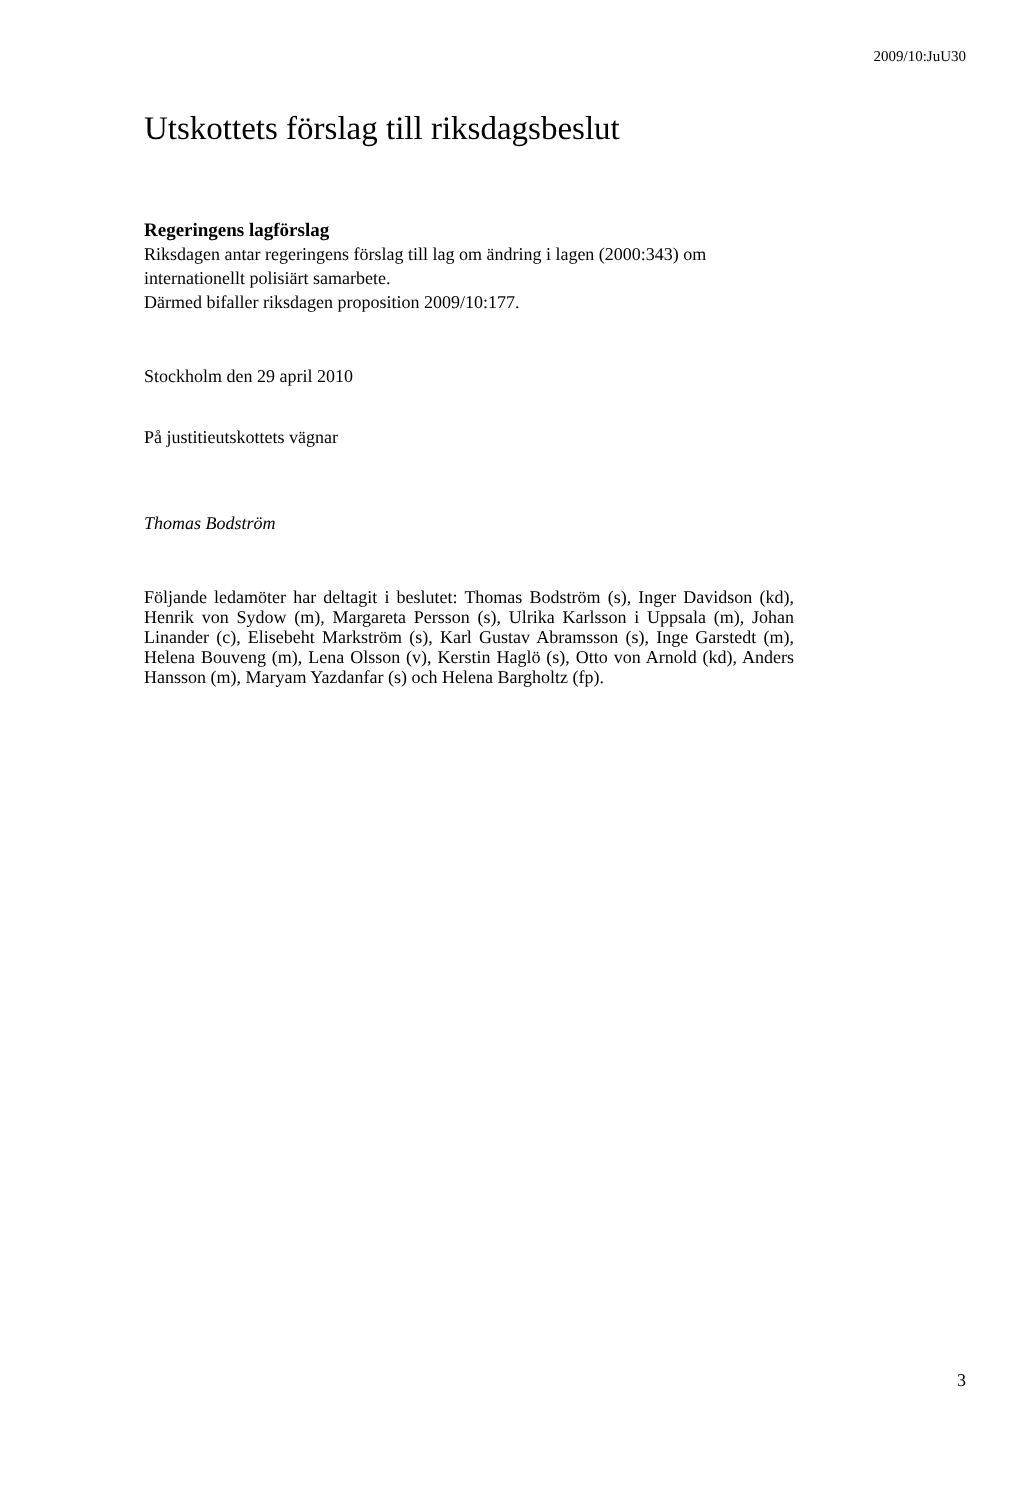2009/10:JuU30
Utskottets förslag till riksdagsbeslut
Regeringens lagförslag
Riksdagen antar regeringens förslag till lag om ändring i lagen (2000:343) om internationellt polisiärt samarbete.
Därmed bifaller riksdagen proposition 2009/10:177.
Stockholm den 29 april 2010
På justitieutskottets vägnar
Thomas Bodström
Följande ledamöter har deltagit i beslutet: Thomas Bodström (s), Inger Davidson (kd), Henrik von Sydow (m), Margareta Persson (s), Ulrika Karlsson i Uppsala (m), Johan Linander (c), Elisebeht Markström (s), Karl Gustav Abramsson (s), Inge Garstedt (m), Helena Bouveng (m), Lena Olsson (v), Kerstin Haglö (s), Otto von Arnold (kd), Anders Hansson (m), Maryam Yazdanfar (s) och Helena Bargholtz (fp).
3